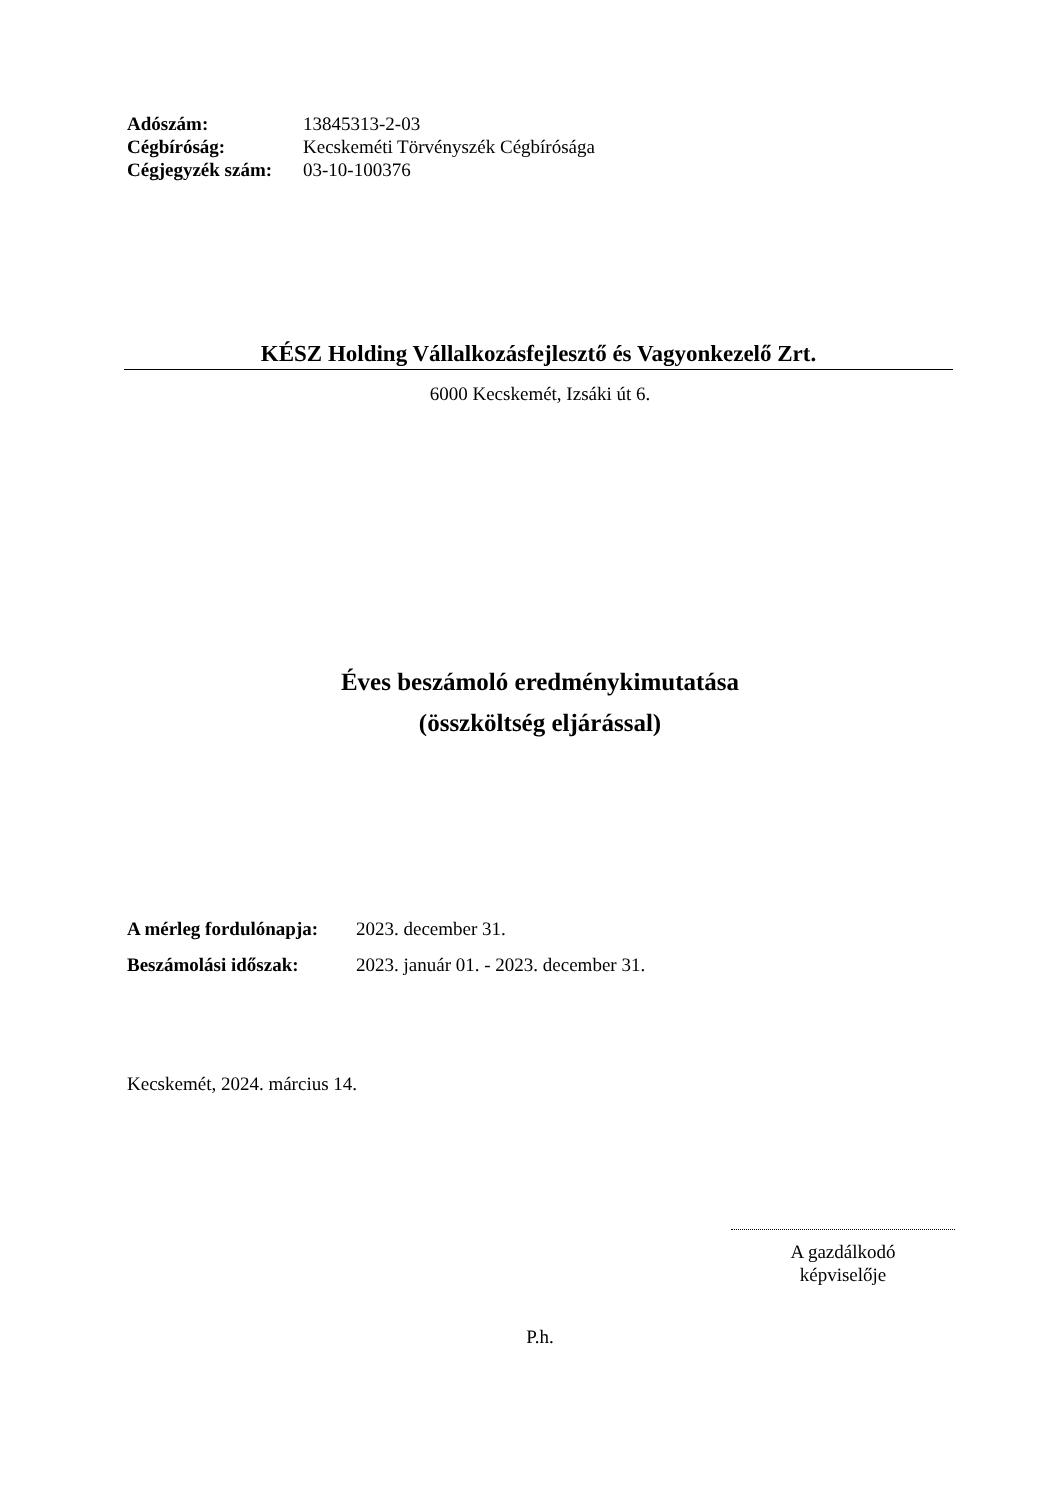| Adószám: | 13845313-2-03 |
| Cégbíróság: | Kecskeméti Törvényszék Cégbírósága |
| Cégjegyzék szám: | 03-10-100376 |
KÉSZ Holding Vállalkozásfejlesztő és Vagyonkezelő Zrt.
6000 Kecskemét, Izsáki út 6.
Éves beszámoló eredménykimutatása
(összköltség eljárással)
| A mérleg fordulónapja: | 2023. december 31. |
| Beszámolási időszak: | 2023. január 01. - 2023. december 31. |
Kecskemét, 2024. március 14.
A gazdálkodó
képviselője
P.h.